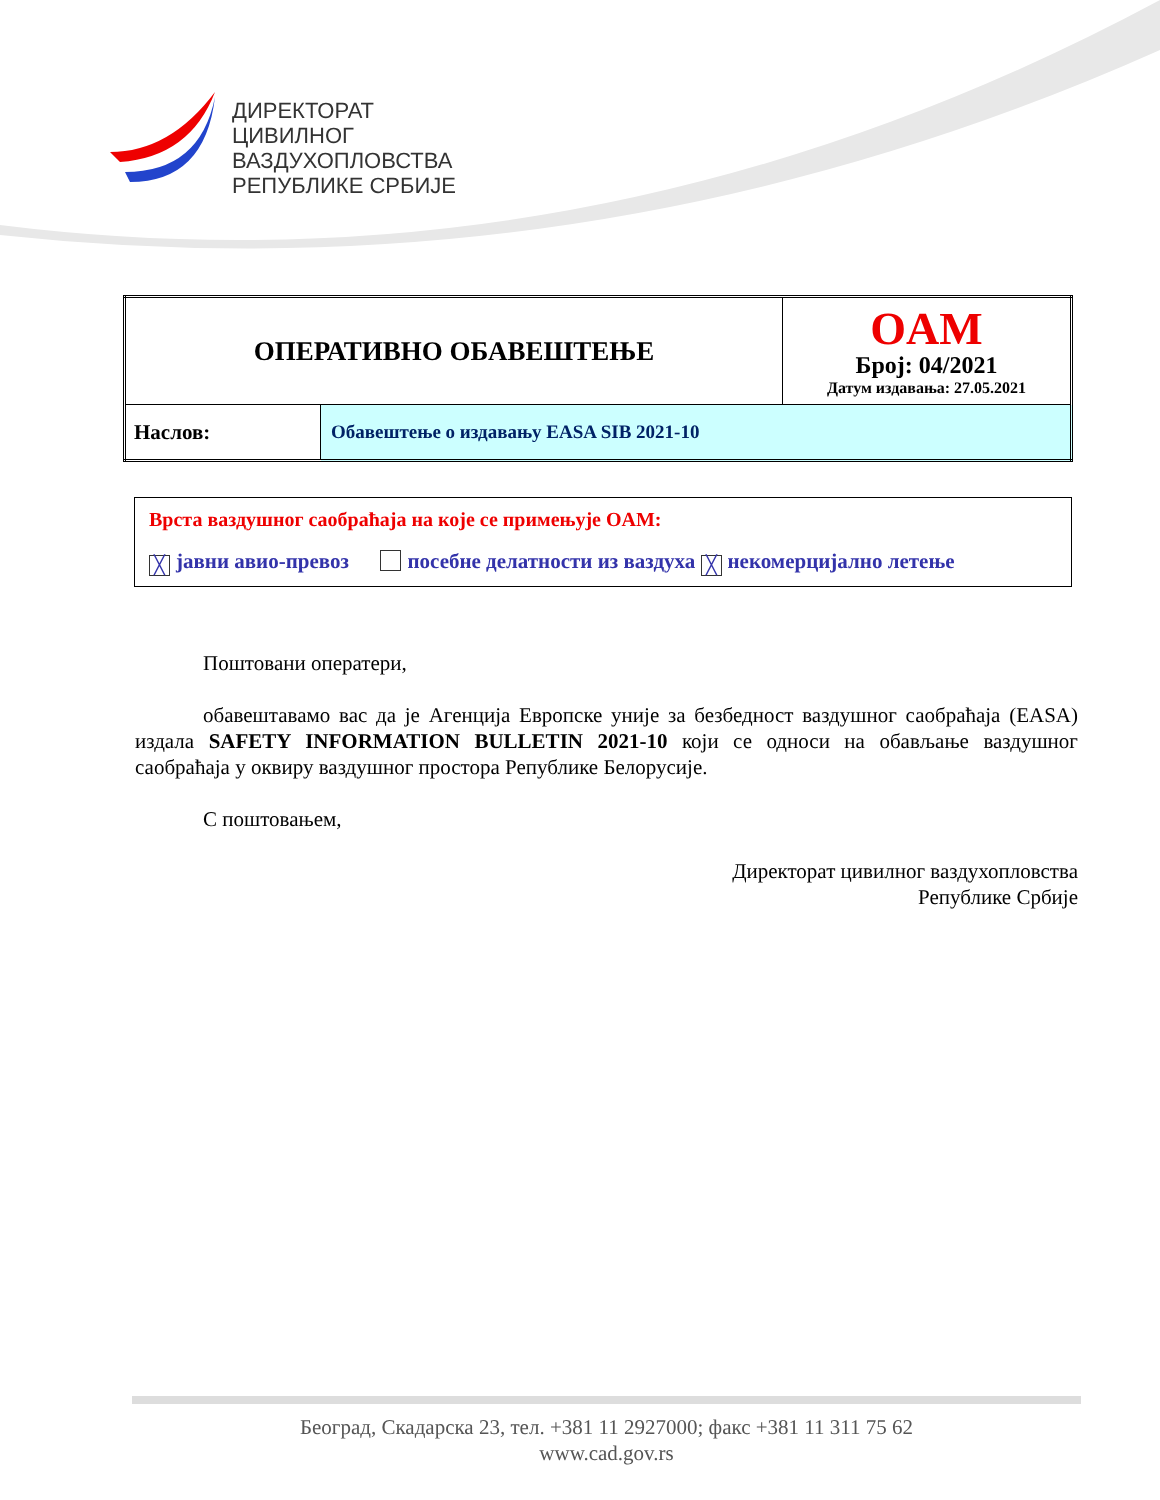ДИРЕКТОРАТ
ЦИВИЛНОГ
ВАЗДУХОПЛОВСТВА
РЕПУБЛИКЕ СРБИЈЕ
| ОПЕРАТИВНО ОБАВЕШТЕЊЕ | | OAM Број: 04/2021 Датум издавања: 27.05.2021 |
| Наслов: | Обавештење о издавању EASA SIB 2021-10 | |
Врста ваздушног саобраћаја на које се примењује OAM:
╳ јавни авио-превоз посебне делатности из ваздуха ╳ некомерцијално летење
Поштовани оператери,
обавештавамо вас да је Агенција Европске уније за безбедност ваздушног саобраћаја (EASA) издала SAFETY INFORMATION BULLETIN 2021-10 који се односи на обављање ваздушног саобраћаја у оквиру ваздушног простора Републике Белорусије.
С поштовањем,
Директорат цивилног ваздухопловства
Републике Србије
Београд, Скадарска 23, тел. +381 11 2927000; факс +381 11 311 75 62
www.cad.gov.rs